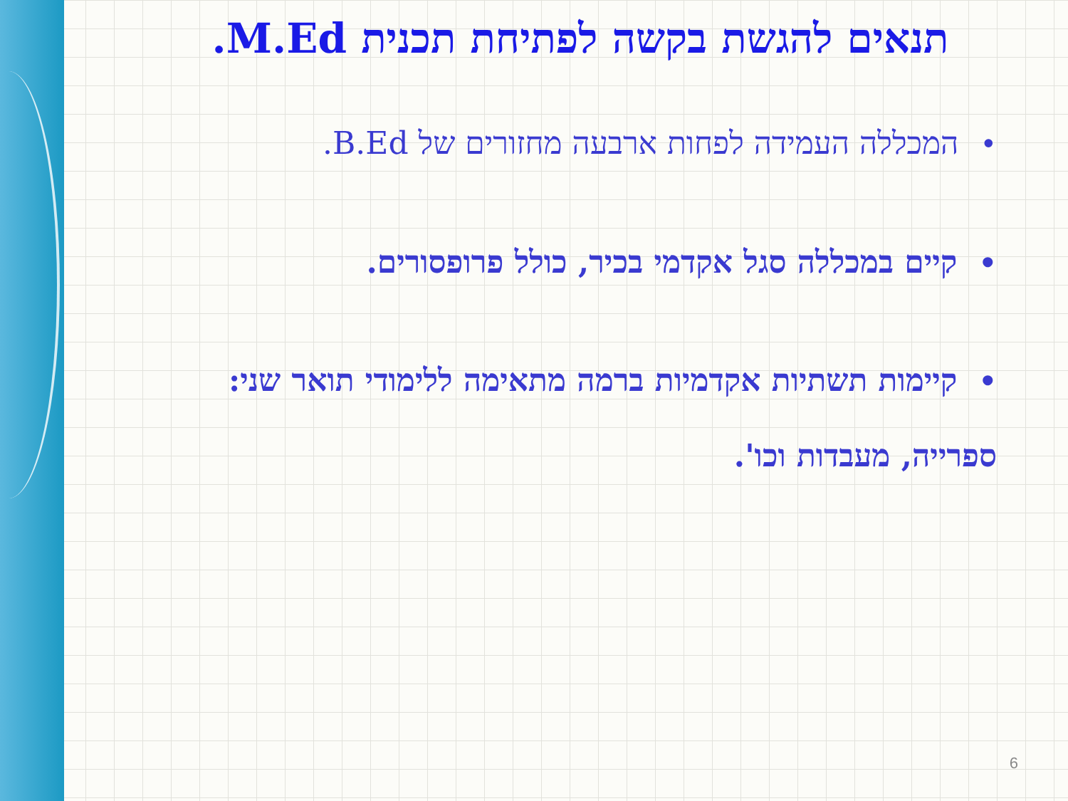תנאים להגשת בקשה לפתיחת תכנית M.Ed.
•המכללה העמידה לפחות ארבעה מחזורים של B.Ed.
•קיים במכללה סגל אקדמי בכיר, כולל פרופסורים.
•קיימות תשתיות אקדמיות ברמה מתאימה ללימודי תואר שני: ספרייה, מעבדות וכו'.
6